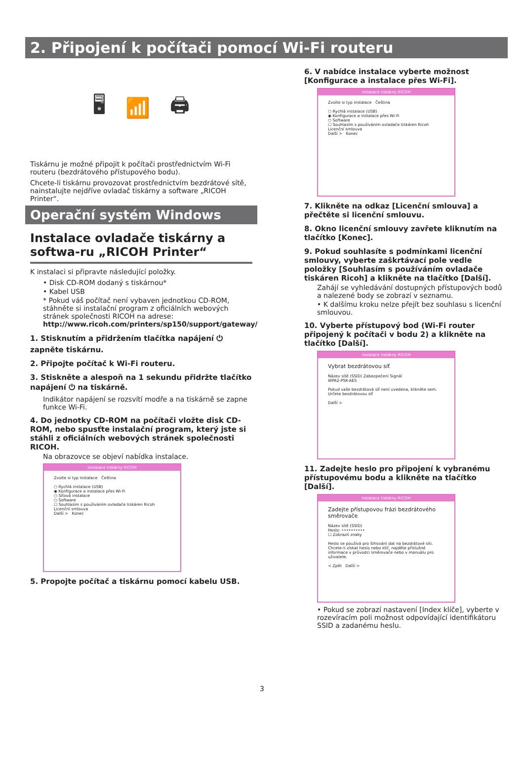2. Připojení k počítači pomocí Wi-Fi routeru
🖥 📶 🖨
Tiskárnu je možné připojit k počítači prostřednictvím Wi-Fi routeru (bezdrátového přístupového bodu).
Chcete-li tiskárnu provozovat prostřednictvím bezdrátové sítě, nainstalujte nejdříve ovladač tiskárny a software „RICOH Printer“.
Operační systém Windows
Instalace ovladače tiskárny a softwa-ru „RICOH Printer“
K instalaci si připravte následující položky.
• Disk CD-ROM dodaný s tiskárnou*
• Kabel USB
* Pokud váš počítač není vybaven jednotkou CD-ROM, stáhněte si instalační program z oficiálních webových stránek společnosti RICOH na adrese: http://www.ricoh.com/printers/sp150/support/gateway/
1. Stisknutím a přidržením tlačítka napájení ⏻ zapněte tiskárnu.
2. Připojte počítač k Wi-Fi routeru.
3. Stiskněte a alespoň na 1 sekundu přidržte tlačítko napájení ⏻ na tiskárně.
Indikátor napájení se rozsvítí modře a na tiskárně se zapne funkce Wi-Fi.
4. Do jednotky CD-ROM na počítači vložte disk CD-ROM, nebo spusťte instalační program, který jste si stáhli z oficiálních webových stránek společnosti RICOH.
Na obrazovce se objeví nabídka instalace.
Instalace tiskárny RICOH
Zvolte si typ instalace Čeština
○ Rychlá instalace (USB)
◉ Konfigurace a instalace přes Wi-Fi
○ Síťová instalace
○ Software
☐ Souhlasím s používáním ovladače tiskáren Ricoh
Licenční smlouva
Další > Konec
5. Propojte počítač a tiskárnu pomocí kabelu USB.
6. V nabídce instalace vyberte možnost [Konfigurace a instalace přes Wi-Fi].
Instalace tiskárny RICOH
Zvolte si typ instalace Čeština
○ Rychlá instalace (USB)
◉ Konfigurace a instalace přes Wi-Fi
○ Software
☐ Souhlasím s používáním ovladače tiskáren Ricoh
Licenční smlouva
Další > Konec
7. Klikněte na odkaz [Licenční smlouva] a přečtěte si licenční smlouvu.
8. Okno licenční smlouvy zavřete kliknutím na tlačítko [Konec].
9. Pokud souhlasíte s podmínkami licenční smlouvy, vyberte zaškrtávací pole vedle položky [Souhlasím s používáním ovladače tiskáren Ricoh] a klikněte na tlačítko [Další].
Zahájí se vyhledávání dostupných přístupových bodů a nalezené body se zobrazí v seznamu.
• K dalšímu kroku nelze přejít bez souhlasu s licenční smlouvou.
10. Vyberte přístupový bod (Wi-Fi router připojený k počítači v bodu 2) a klikněte na tlačítko [Další].
Instalace tiskárny RICOH
Vybrat bezdrátovou síť
Název sítě (SSID) Zabezpečení Signál
WPA2-PSK-AES
Pokud vaše bezdrátová síť není uvedena, klikněte sem. Určete bezdrátovou síť
Další >
11. Zadejte heslo pro připojení k vybranému přístupovému bodu a klikněte na tlačítko [Další].
Instalace tiskárny RICOH
Zadejte přístupovou frázi bezdrátového směrovače
Název sítě (SSID)
Heslo: ••••••••••
☐ Zobrazit znaky
Heslo se používá pro šifrování dat na bezdrátové síti. Chcete-li získat heslo nebo klíč, najděte příslušné informace v průvodci směrovače nebo v manuálu pro uživatele.
< Zpět Další >
• Pokud se zobrazí nastavení [Index klíče], vyberte v rozevíracím poli možnost odpovídající identifikátoru SSID a zadanému heslu.
3